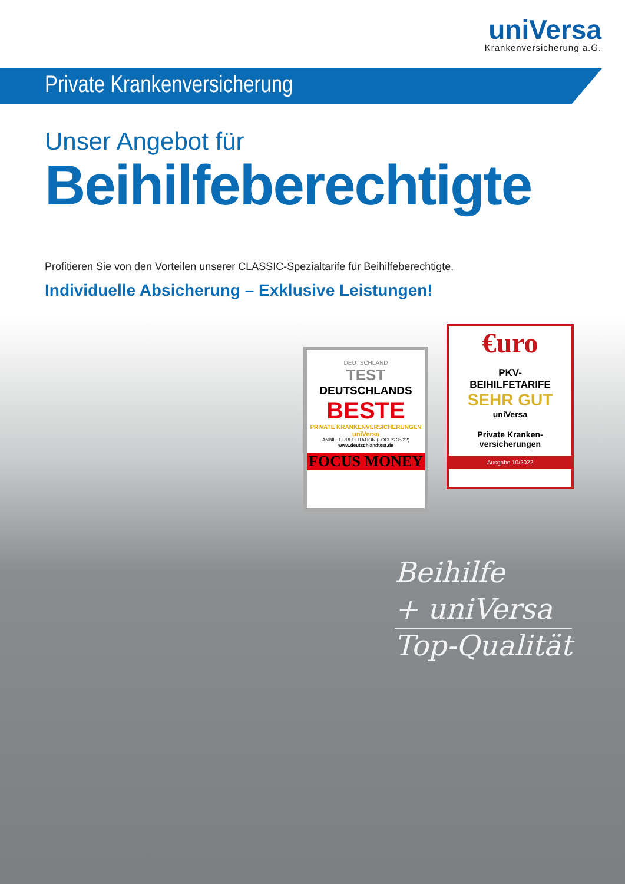uniVersa
Krankenversicherung a.G.
Private Krankenversicherung
Unser Angebot für
Beihilfeberechtigte
Profitieren Sie von den Vorteilen unserer CLASSIC-Spezialtarife für Beihilfeberechtigte.
Individuelle Absicherung – Exklusive Leistungen!
DEUTSCHLAND
TEST
DEUTSCHLANDS
BESTE
PRIVATE KRANKENVERSICHERUNGEN
uniVersa
ANBIETERREPUTATION (FOCUS 35/22)
www.deutschlandtest.de
FOCUS MONEY
€uro
PKV-
BEIHILFETARIFE
SEHR GUT
uniVersa
Private Kranken-
versicherungen
Ausgabe 10/2022
Beihilfe
+ uniVersa
Top-Qualität